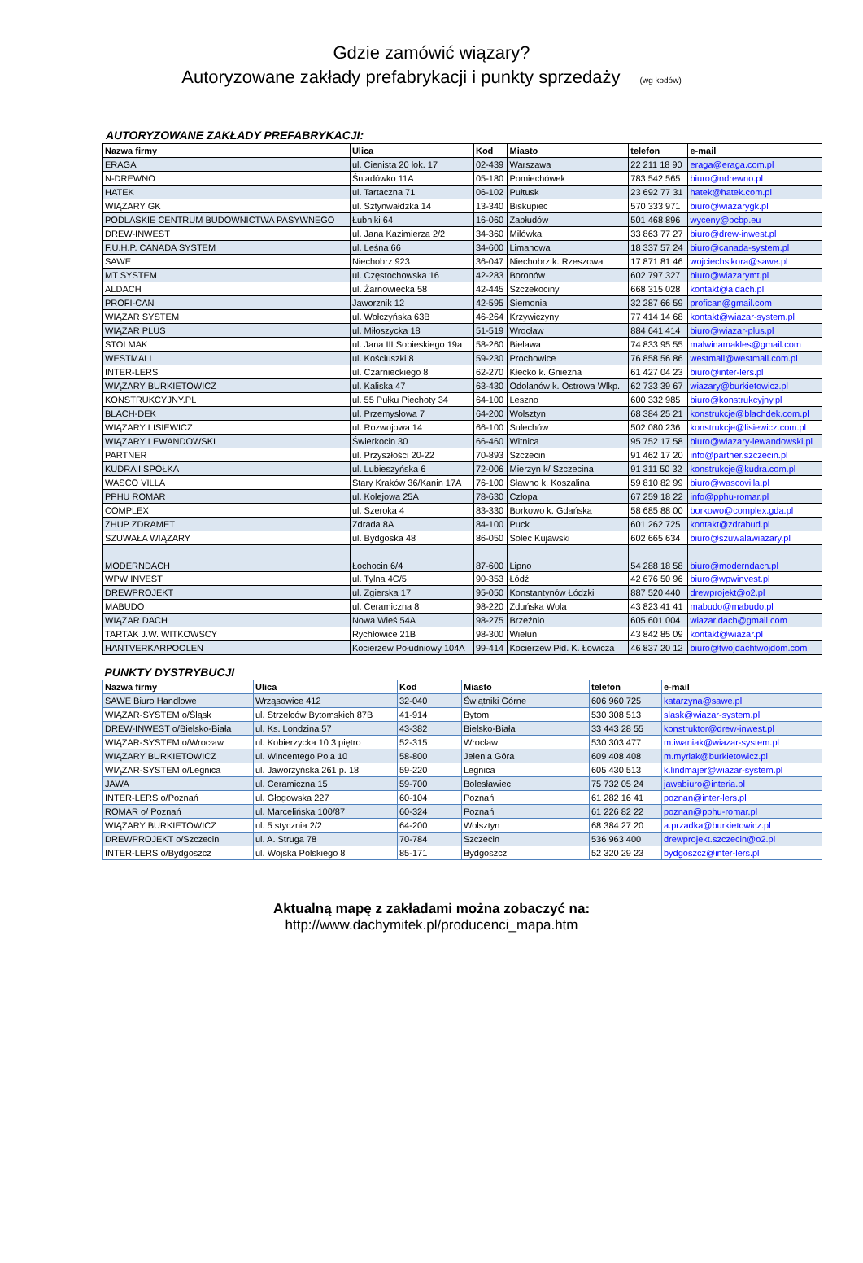Gdzie zamówić wiązary?
Autoryzowane zakłady prefabrykacji i punkty sprzedaży (wg kodów)
AUTORYZOWANE ZAKŁADY PREFABRYKACJI:
| Nazwa firmy | Ulica | Kod | Miasto | telefon | e-mail |
| --- | --- | --- | --- | --- | --- |
| ERAGA | ul. Cienista 20 lok. 17 | 02-439 | Warszawa | 22 211 18 90 | eraga@eraga.com.pl |
| N-DREWNO | Śniadówko 11A | 05-180 | Pomiechówek | 783 542 565 | biuro@ndrewno.pl |
| HATEK | ul. Tartaczna 71 | 06-102 | Pułtusk | 23 692 77 31 | hatek@hatek.com.pl |
| WIĄZARY GK | ul. Sztynwałdzka 14 | 13-340 | Biskupiec | 570 333 971 | biuro@wiazarygk.pl |
| PODLASKIE CENTRUM BUDOWNICTWA PASYWNEGO | Łubniki 64 | 16-060 | Zabłudów | 501 468 896 | wyceny@pcbp.eu |
| DREW-INWEST | ul. Jana Kazimierza 2/2 | 34-360 | Milówka | 33 863 77 27 | biuro@drew-inwest.pl |
| F.U.H.P. CANADA SYSTEM | ul. Leśna 66 | 34-600 | Limanowa | 18 337 57 24 | biuro@canada-system.pl |
| SAWE | Niechobrz 923 | 36-047 | Niechobrz k. Rzeszowa | 17 871 81 46 | wojciechsikora@sawe.pl |
| MT SYSTEM | ul. Częstochowska 16 | 42-283 | Boronów | 602 797 327 | biuro@wiazarymt.pl |
| ALDACH | ul. Żarnowiecka 58 | 42-445 | Szczekociny | 668 315 028 | kontakt@aldach.pl |
| PROFI-CAN | Jaworznik 12 | 42-595 | Siemonia | 32 287 66 59 | profican@gmail.com |
| WIĄZAR SYSTEM | ul. Wołczyńska 63B | 46-264 | Krzywiczyny | 77 414 14 68 | kontakt@wiazar-system.pl |
| WIĄZAR PLUS | ul. Miłoszycka 18 | 51-519 | Wrocław | 884 641 414 | biuro@wiazar-plus.pl |
| STOLMAK | ul. Jana III Sobieskiego 19a | 58-260 | Bielawa | 74 833 95 55 | malwinamakles@gmail.com |
| WESTMALL | ul. Kościuszki 8 | 59-230 | Prochowice | 76 858 56 86 | westmall@westmall.com.pl |
| INTER-LERS | ul. Czarnieckiego 8 | 62-270 | Kłecko k. Gniezna | 61 427 04 23 | biuro@inter-lers.pl |
| WIĄZARY BURKIETOWICZ | ul. Kaliska 47 | 63-430 | Odolanów k. Ostrowa Wlkp. | 62 733 39 67 | wiazary@burkietowicz.pl |
| KONSTRUKCYJNY.PL | ul. 55 Pułku Piechoty 34 | 64-100 | Leszno | 600 332 985 | biuro@konstrukcyjny.pl |
| BLACH-DEK | ul. Przemysłowa 7 | 64-200 | Wolsztyn | 68 384 25 21 | konstrukcje@blachdek.com.pl |
| WIĄZARY LISIEWICZ | ul. Rozwojowa 14 | 66-100 | Sulechów | 502 080 236 | konstrukcje@lisiewicz.com.pl |
| WIĄZARY LEWANDOWSKI | Świerkocin 30 | 66-460 | Witnica | 95 752 17 58 | biuro@wiazary-lewandowski.pl |
| PARTNER | ul. Przyszłości 20-22 | 70-893 | Szczecin | 91 462 17 20 | info@partner.szczecin.pl |
| KUDRA I SPÓŁKA | ul. Lubieszyńska 6 | 72-006 | Mierzyn k/ Szczecina | 91 311 50 32 | konstrukcje@kudra.com.pl |
| WASCO VILLA | Stary Kraków 36/Kanin 17A | 76-100 | Sławno k. Koszalina | 59 810 82 99 | biuro@wascovilla.pl |
| PPHU ROMAR | ul. Kolejowa 25A | 78-630 | Człopa | 67 259 18 22 | info@pphu-romar.pl |
| COMPLEX | ul. Szeroka 4 | 83-330 | Borkowo k. Gdańska | 58 685 88 00 | borkowo@complex.gda.pl |
| ZHUP ZDRAMET | Zdrada 8A | 84-100 | Puck | 601 262 725 | kontakt@zdrabud.pl |
| SZUWAŁA WIĄZARY | ul. Bydgoska 48 | 86-050 | Solec Kujawski | 602 665 634 | biuro@szuwalawiazary.pl |
| MODERNDACH | Łochocin 6/4 | 87-600 | Lipno | 54 288 18 58 | biuro@moderndach.pl |
| WPW INVEST | ul. Tylna 4C/5 | 90-353 | Łódź | 42 676 50 96 | biuro@wpwinvest.pl |
| DREWPROJEKT | ul. Zgierska 17 | 95-050 | Konstantynów Łódzki | 887 520 440 | drewprojekt@o2.pl |
| MABUDO | ul. Ceramiczna 8 | 98-220 | Zduńska Wola | 43 823 41 41 | mabudo@mabudo.pl |
| WIĄZAR DACH | Nowa Wieś 54A | 98-275 | Brzeźnio | 605 601 004 | wiazar.dach@gmail.com |
| TARTAK J.W. WITKOWSCY | Rychłowice 21B | 98-300 | Wieluń | 43 842 85 09 | kontakt@wiazar.pl |
| HANTVERKARPOOLEN | Kocierzew Południowy 104A | 99-414 | Kocierzew Płd. K. Łowicza | 46 837 20 12 | biuro@twojdachtwojdom.com |
| PUNKTY DYSTRYBUCJI | | | | | |
| Nazwa firmy | Ulica | Kod | Miasto | telefon | e-mail |
| SAWE Biuro Handlowe | Wrząsowice 412 | 32-040 | Świątniki Górne | 606 960 725 | katarzyna@sawe.pl |
| WIĄZAR-SYSTEM o/Śląsk | ul. Strzelców Bytomskich 87B | 41-914 | Bytom | 530 308 513 | slask@wiazar-system.pl |
| DREW-INWEST o/Bielsko-Biała | ul. Ks. Londzina 57 | 43-382 | Bielsko-Biała | 33 443 28 55 | konstruktor@drew-inwest.pl |
| WIĄZAR-SYSTEM o/Wrocław | ul. Kobierzycka 10 3 piętro | 52-315 | Wrocław | 530 303 477 | m.iwaniak@wiazar-system.pl |
| WIĄZARY BURKIETOWICZ | ul. Wincentego Pola 10 | 58-800 | Jelenia Góra | 609 408 408 | m.myrlak@burkietowicz.pl |
| WIĄZAR-SYSTEM o/Legnica | ul. Jaworzyńska 261 p. 18 | 59-220 | Legnica | 605 430 513 | k.lindmajer@wiazar-system.pl |
| JAWA | ul. Ceramiczna 15 | 59-700 | Bolesławiec | 75 732 05 24 | jawabiuro@interia.pl |
| INTER-LERS o/Poznań | ul. Głogowska 227 | 60-104 | Poznań | 61 282 16 41 | poznan@inter-lers.pl |
| ROMAR o/ Poznań | ul. Marcelińska 100/87 | 60-324 | Poznań | 61 226 82 22 | poznan@pphu-romar.pl |
| WIĄZARY BURKIETOWICZ | ul. 5 stycznia 2/2 | 64-200 | Wolsztyn | 68 384 27 20 | a.przadka@burkietowicz.pl |
| DREWPROJEKT o/Szczecin | ul. A. Struga 78 | 70-784 | Szczecin | 536 963 400 | drewprojekt.szczecin@o2.pl |
| INTER-LERS o/Bydgoszcz | ul. Wojska Polskiego 8 | 85-171 | Bydgoszcz | 52 320 29 23 | bydgoszcz@inter-lers.pl |
Aktualną mapę z zakładami można zobaczyć na:
http://www.dachymitek.pl/producenci_mapa.htm